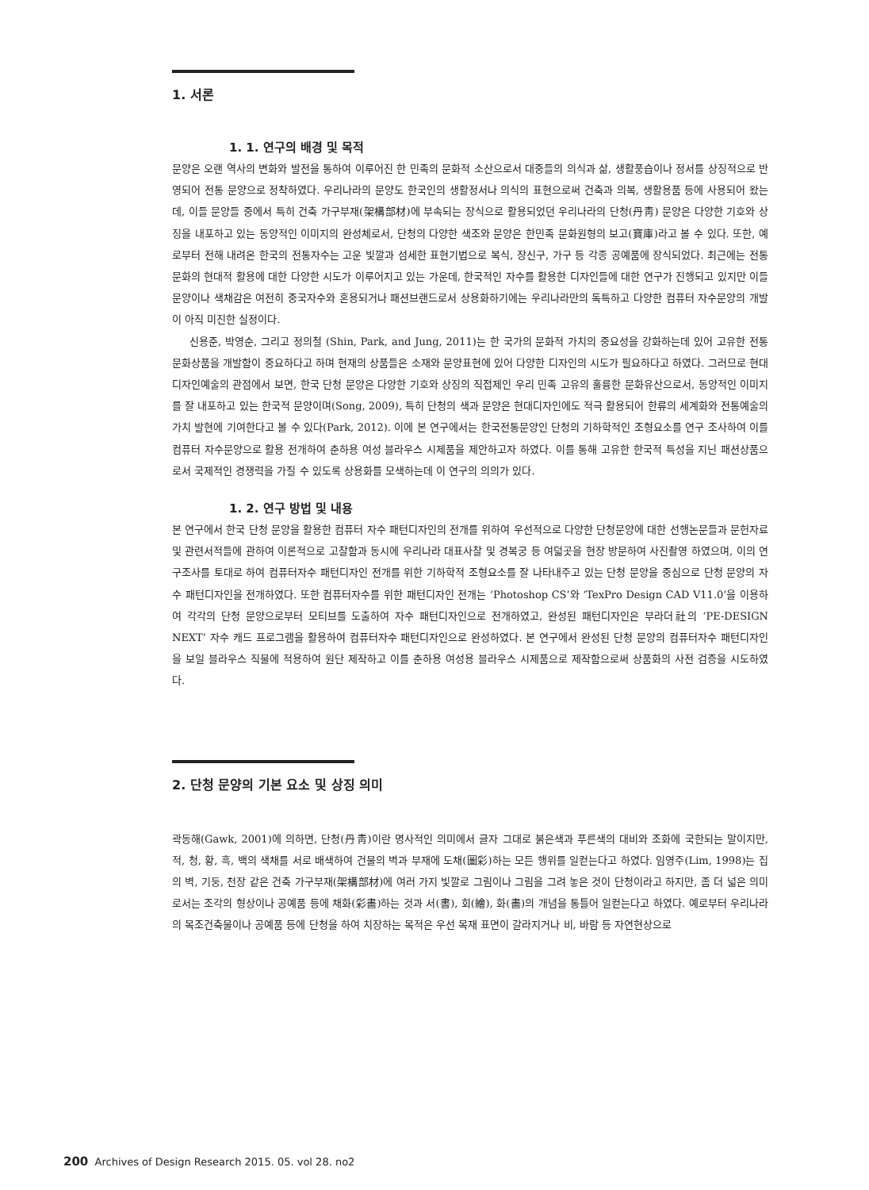1. 서론
1. 1. 연구의 배경 및 목적
문양은 오랜 역사의 변화와 발전을 통하여 이루어진 한 민족의 문화적 소산으로서 대중들의 의식과 삶, 생활풍습이나 정서를 상징적으로 반영되어 전통 문양으로 정착하였다. 우리나라의 문양도 한국인의 생활정서나 의식의 표현으로써 건축과 의복, 생활용품 등에 사용되어 왔는데, 이들 문양들 중에서 특히 건축 가구부재(架構部材)에 부속되는 장식으로 활용되었던 우리나라의 단청(丹靑) 문양은 다양한 기호와 상징을 내포하고 있는 동양적인 이미지의 완성체로서, 단청의 다양한 색조와 문양은 한민족 문화원형의 보고(寶庫)라고 볼 수 있다. 또한, 예로부터 전해 내려온 한국의 전통자수는 고운 빛깔과 섬세한 표현기법으로 복식, 장신구, 가구 등 각종 공예품에 장식되었다. 최근에는 전통문화의 현대적 활용에 대한 다양한 시도가 이루어지고 있는 가운데, 한국적인 자수를 활용한 디자인들에 대한 연구가 진행되고 있지만 이들 문양이나 색채감은 여전히 중국자수와 혼용되거나 패션브랜드로서 상용화하기에는 우리나라만의 독특하고 다양한 컴퓨터 자수문양의 개발이 아직 미진한 실정이다.
신용준, 박영순, 그리고 정의철 (Shin, Park, and Jung, 2011)는 한 국가의 문화적 가치의 중요성을 강화하는데 있어 고유한 전통 문화상품을 개발함이 중요하다고 하며 현재의 상품들은 소재와 문양표현에 있어 다양한 디자인의 시도가 필요하다고 하였다. 그러므로 현대 디자인예술의 관점에서 보면, 한국 단청 문양은 다양한 기호와 상징의 직접제인 우리 민족 고유의 훌륭한 문화유산으로서, 동양적인 이미지를 잘 내포하고 있는 한국적 문양이며(Song, 2009), 특히 단청의 색과 문양은 현대디자인에도 적극 활용되어 한류의 세계화와 전통예술의 가치 발현에 기여한다고 볼 수 있다(Park, 2012). 이에 본 연구에서는 한국전통문양인 단청의 기하학적인 조형요소를 연구 조사하여 이를 컴퓨터 자수문양으로 활용 전개하여 춘하용 여성 블라우스 시제품을 제안하고자 하였다. 이를 통해 고유한 한국적 특성을 지닌 패션상품으로서 국제적인 경쟁력을 가질 수 있도록 상용화를 모색하는데 이 연구의 의의가 있다.
1. 2. 연구 방법 및 내용
본 연구에서 한국 단청 문양을 활용한 컴퓨터 자수 패턴디자인의 전개를 위하여 우선적으로 다양한 단청문양에 대한 선행논문들과 문헌자료 및 관련서적들에 관하여 이론적으로 고찰함과 동시에 우리나라 대표사찰 및 경복궁 등 여덟곳을 현장 방문하여 사진촬영 하였으며, 이의 연구조사를 토대로 하여 컴퓨터자수 패턴디자인 전개를 위한 기하학적 조형요소를 잘 나타내주고 있는 단청 문양을 중심으로 단청 문양의 자수 패턴디자인을 전개하였다. 또한 컴퓨터자수를 위한 패턴디자인 전개는 ‘Photoshop CS’와 ‘TexPro Design CAD V11.0’을 이용하여 각각의 단청 문양으로부터 모티브를 도출하여 자수 패턴디자인으로 전개하였고, 완성된 패턴디자인은 부라더社의 ‘PE-DESIGN NEXT’ 자수 캐드 프로그램을 활용하여 컴퓨터자수 패턴디자인으로 완성하였다. 본 연구에서 완성된 단청 문양의 컴퓨터자수 패턴디자인을 보일 블라우스 직물에 적용하여 원단 제작하고 이를 춘하용 여성용 블라우스 시제품으로 제작함으로써 상품화의 사전 검증을 시도하였다.
2. 단청 문양의 기본 요소 및 상징 의미
곽동해(Gawk, 2001)에 의하면, 단청(丹靑)이란 명사적인 의미에서 글자 그대로 붉은색과 푸른색의 대비와 조화에 국한되는 말이지만, 적, 청, 황, 흑, 백의 색채를 서로 배색하여 건물의 벽과 부재에 도채(圖彩)하는 모든 행위를 일컫는다고 하였다. 임영주(Lim, 1998)는 집의 벽, 기둥, 천장 같은 건축 가구부재(架構部材)에 여러 가지 빛깔로 그림이나 그림을 그려 놓은 것이 단청이라고 하지만, 좀 더 넓은 의미로서는 조각의 형상이나 공예품 등에 채화(彩畵)하는 것과 서(書), 회(繪), 화(畵)의 개념을 통틀어 일컫는다고 하였다. 예로부터 우리나라의 목조건축물이나 공예품 등에 단청을 하여 치장하는 목적은 우선 목재 표면이 갈라지거나 비, 바람 등 자연현상으로
200 Archives of Design Research 2015. 05. vol 28. no2